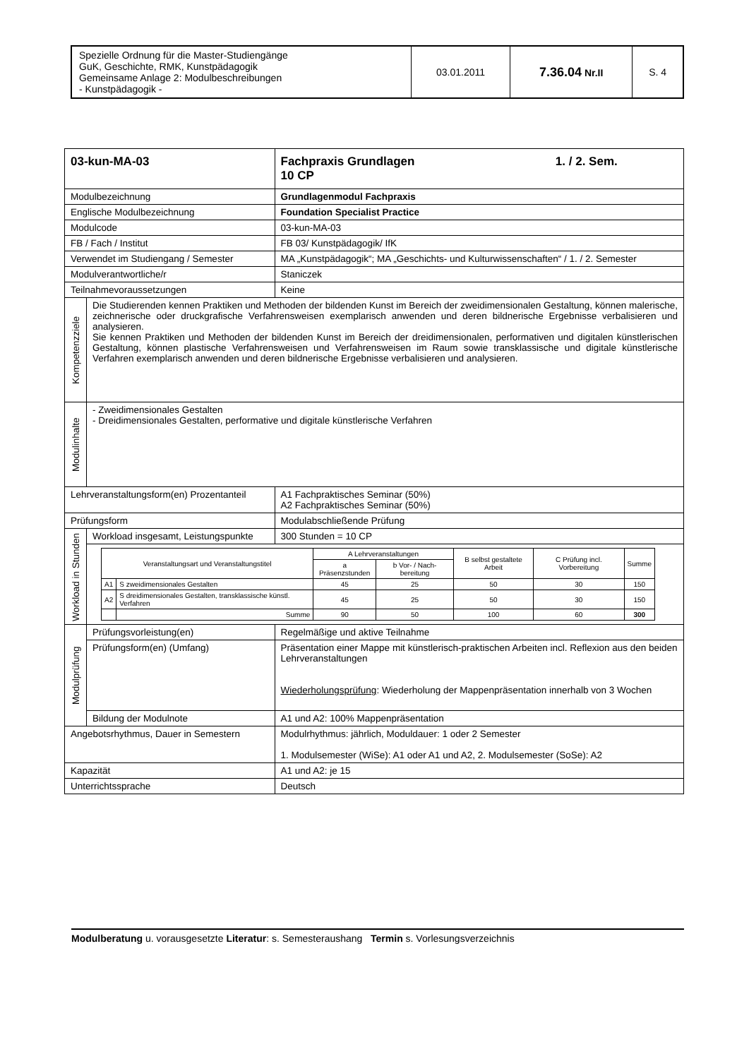| Spezielle Ordnung für die Master-Studiengänge GuK, Geschichte, RMK, Kunstpädagogik Gemeinsame Anlage 2: Modulbeschreibungen - Kunstpädagogik - | 03.01.2011 | 7.36.04 Nr.II | S. 4 |
| 03-kun-MA-03 | | Fachpraxis Grundlagen 1. / 2. Sem. 10 CP |
| Modulbezeichnung | | Grundlagenmodul Fachpraxis |
| Englische Modulbezeichnung | | Foundation Specialist Practice |
| Modulcode | | 03-kun-MA-03 |
| FB / Fach / Institut | | FB 03/ Kunstpädagogik/ IfK |
| Verwendet im Studiengang / Semester | | MA „Kunstpädagogik“; MA „Geschichts- und Kulturwissenschaften“ / 1. / 2. Semester |
| Modulverantwortliche/r | | Staniczek |
| Teilnahmevoraussetzungen | | Keine |
| Kompetenzziele | Die Studierenden kennen Praktiken und Methoden der bildenden Kunst im Bereich der zweidimensionalen Gestaltung, können malerische, zeichnerische oder druckgrafische Verfahrensweisen exemplarisch anwenden und deren bildnerische Ergebnisse verbalisieren und analysieren. Sie kennen Praktiken und Methoden der bildenden Kunst im Bereich der dreidimensionalen, performativen und digitalen künstlerischen Gestaltung, können plastische Verfahrensweisen und Verfahrensweisen im Raum sowie transklassische und digitale künstlerische Verfahren exemplarisch anwenden und deren bildnerische Ergebnisse verbalisieren und analysieren. | |
| Modulinhalte | - Zweidimensionales Gestalten - Dreidimensionales Gestalten, performative und digitale künstlerische Verfahren | |
| Lehrveranstaltungsform(en) Prozentanteil | | A1 Fachpraktisches Seminar (50%) A2 Fachpraktisches Seminar (50%) |
| Prüfungsform | | Modulabschließende Prüfung |
| Workload in Stunden | Workload insgesamt, Leistungspunkte | 300 Stunden = 10 CP |
| | / Veranstaltungsart und Veranstaltungstitel / / A Lehrveranstaltungen / / B selbst gestaltete Arbeit / C Prüfung incl. Vorbereitung / Summe / / / / a Präsenzstunden / b Vor- / Nach- bereitung / / / / / A1 / S zweidimensionales Gestalten / 45 / 25 / 50 / 30 / 150 / / A2 / S dreidimensionales Gestalten, transklassische künstl. Verfahren / 45 / 25 / 50 / 30 / 150 / / / Summe / 90 / 50 / 100 / 60 / 300 / | |
| Modulprüfung | Prüfungsvorleistung(en) | Regelmäßige und aktive Teilnahme |
| | Prüfungsform(en) (Umfang) | Präsentation einer Mappe mit künstlerisch-praktischen Arbeiten incl. Reflexion aus den beiden Lehrveranstaltungen Wiederholungsprüfung : Wiederholung der Mappenpräsentation innerhalb von 3 Wochen |
| | Bildung der Modulnote | A1 und A2: 100% Mappenpräsentation |
| Angebotsrhythmus, Dauer in Semestern | | Modulrhythmus: jährlich, Moduldauer: 1 oder 2 Semester 1. Modulsemester (WiSe): A1 oder A1 und A2, 2. Modulsemester (SoSe): A2 |
| Kapazität | | A1 und A2: je 15 |
| Unterrichtssprache | | Deutsch |
Modulberatung u. vorausgesetzte Literatur: s. Semesteraushang Termin s. Vorlesungsverzeichnis